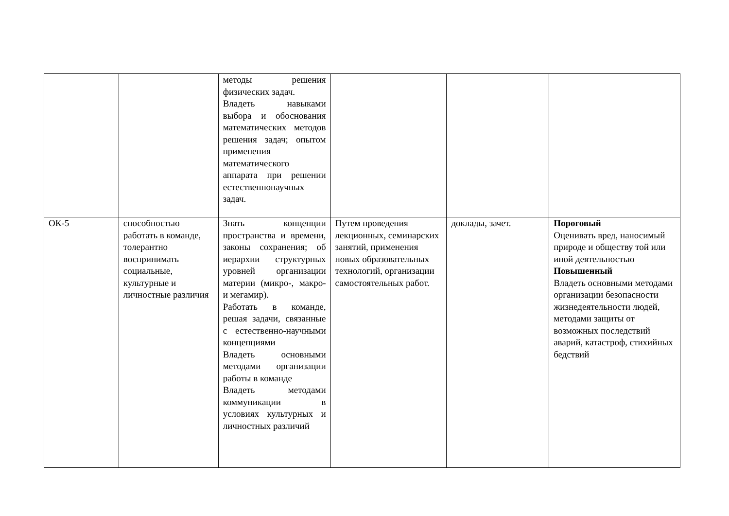| | | методы решения физических задач. Владеть навыками выбора и обоснования математических методов решения задач; опытом применения математического аппарата при решении естественнонаучных задач. | | | |
| ОК-5 | способностью работать в команде, толерантно воспринимать социальные, культурные и личностные различия | Знать концепции пространства и времени, законы сохранения; об иерархии структурных уровней организации материи (микро-, макро- и мегамир). Работать в команде, решая задачи, связанные с естественно-научными концепциями Владеть основными методами организации работы в команде Владеть методами коммуникации в условиях культурных и личностных различий | Путем проведения лекционных, семинарских занятий, применения новых образовательных технологий, организации самостоятельных работ. | доклады, зачет. | Пороговый Оценивать вред, наносимый природе и обществу той или иной деятельностью Повышенный Владеть основными методами организации безопасности жизнедеятельности людей, методами защиты от возможных последствий аварий, катастроф, стихийных бедствий |